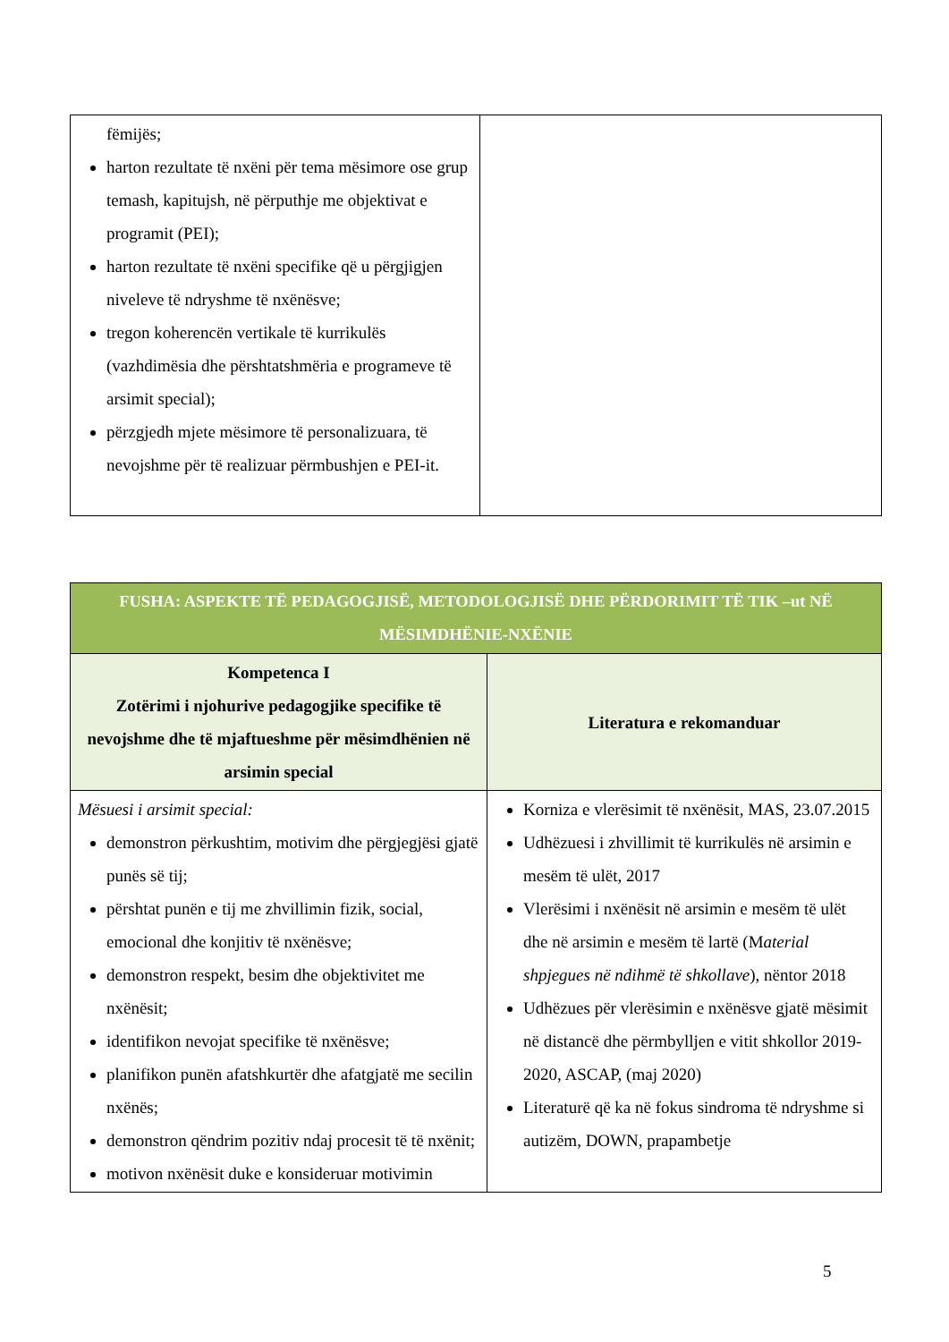| fëmijës; harton rezultate të nxëni për tema mësimore ose grup temash, kapitujsh, në përputhje me objektivat e programit (PEI); harton rezultate të nxëni specifike që u përgjigjen niveleve të ndryshme të nxënësve; tregon koherencën vertikale të kurrikulës (vazhdimësia dhe përshtatshmëria e programeve të arsimit special); përzgjedh mjete mësimore të personalizuara, të nevojshme për të realizuar përmbushjen e PEI-it. | |
| FUSHA: ASPEKTE TË PEDAGOGJISË, METODOLOGJISË DHE PËRDORIMIT TË TIK –ut NË MËSIMDHËNIE-NXËNIE | |
| Kompetenca I Zotërimi i njohurive pedagogjike specifike të nevojshme dhe të mjaftueshme për mësimdhënien në arsimin special | Literatura e rekomanduar |
| Mësuesi i arsimit special: demonstron përkushtim, motivim dhe përgjegjësi gjatë punës së tij; përshtat punën e tij me zhvillimin fizik, social, emocional dhe konjitiv të nxënësve; demonstron respekt, besim dhe objektivitet me nxënësit; identifikon nevojat specifike të nxënësve; planifikon punën afatshkurtër dhe afatgjatë me secilin nxënës; demonstron qëndrim pozitiv ndaj procesit të të nxënit; motivon nxënësit duke e konsideruar motivimin | Korniza e vlerësimit të nxënësit, MAS, 23.07.2015 Udhëzuesi i zhvillimit të kurrikulës në arsimin e mesëm të ulët, 2017 Vlerësimi i nxënësit në arsimin e mesëm të ulët dhe në arsimin e mesëm të lartë (M aterial shpjegues në ndihmë të shkollave ), nëntor 2018 Udhëzues për vlerësimin e nxënësve gjatë mësimit në distancë dhe përmbylljen e vitit shkollor 2019-2020, ASCAP, (maj 2020) Literaturë që ka në fokus sindroma të ndryshme si autizëm, DOWN, prapambetje |
5